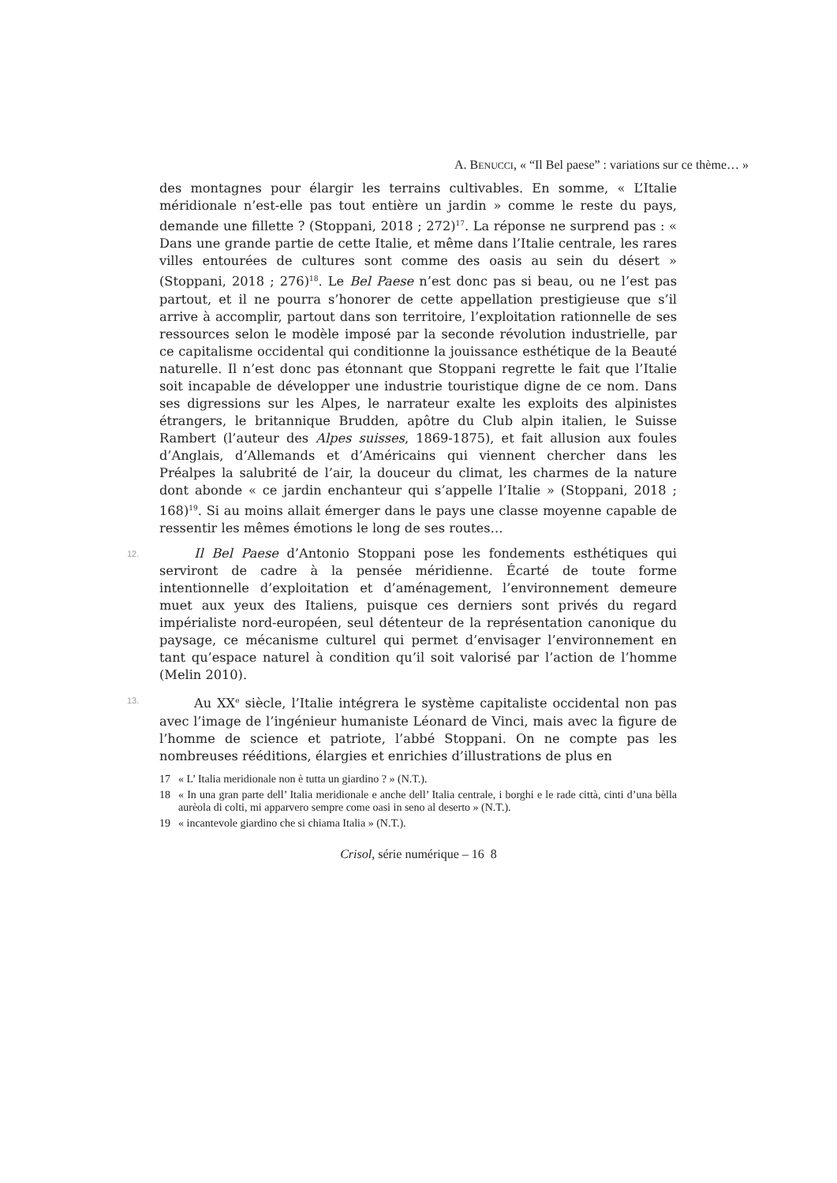A. BENUCCI, « “Il Bel paese” : variations sur ce thème… »
des montagnes pour élargir les terrains cultivables. En somme, « L’Italie méridionale n’est-elle pas tout entière un jardin » comme le reste du pays, demande une fillette ? (Stoppani, 2018 ; 272)<sup>17</sup>. La réponse ne surprend pas : « Dans une grande partie de cette Italie, et même dans l’Italie centrale, les rares villes entourées de cultures sont comme des oasis au sein du désert » (Stoppani, 2018 ; 276)<sup>18</sup>. Le Bel Paese n’est donc pas si beau, ou ne l’est pas partout, et il ne pourra s’honorer de cette appellation prestigieuse que s’il arrive à accomplir, partout dans son territoire, l’exploitation rationnelle de ses ressources selon le modèle imposé par la seconde révolution industrielle, par ce capitalisme occidental qui conditionne la jouissance esthétique de la Beauté naturelle. Il n’est donc pas étonnant que Stoppani regrette le fait que l’Italie soit incapable de développer une industrie touristique digne de ce nom. Dans ses digressions sur les Alpes, le narrateur exalte les exploits des alpinistes étrangers, le britannique Brudden, apôtre du Club alpin italien, le Suisse Rambert (l’auteur des Alpes suisses, 1869-1875), et fait allusion aux foules d’Anglais, d’Allemands et d’Américains qui viennent chercher dans les Préalpes la salubrité de l’air, la douceur du climat, les charmes de la nature dont abonde « ce jardin enchanteur qui s’appelle l’Italie » (Stoppani, 2018 ; 168)<sup>19</sup>. Si au moins allait émerger dans le pays une classe moyenne capable de ressentir les mêmes émotions le long de ses routes…
12. Il Bel Paese d’Antonio Stoppani pose les fondements esthétiques qui serviront de cadre à la pensée méridienne. Écarté de toute forme intentionnelle d’exploitation et d’aménagement, l’environnement demeure muet aux yeux des Italiens, puisque ces derniers sont privés du regard impérialiste nord-européen, seul détenteur de la représentation canonique du paysage, ce mécanisme culturel qui permet d’envisager l’environnement en tant qu’espace naturel à condition qu’il soit valorisé par l’action de l’homme (Melin 2010).
13. Au XX<sup>e</sup> siècle, l’Italie intégrera le système capitaliste occidental non pas avec l’image de l’ingénieur humaniste Léonard de Vinci, mais avec la figure de l’homme de science et patriote, l’abbé Stoppani. On ne compte pas les nombreuses rééditions, élargies et enrichies d’illustrations de plus en
17 « L’ Italia meridionale non è tutta un giardino ? » (N.T.).
18 « In una gran parte dell’ Italia meridionale e anche dell’ Italia centrale, i borghi e le rade città, cinti d’una bèlla aurèola di colti, mi apparvero sempre come oasi in seno al deserto » (N.T.).
19 « incantevole giardino che si chiama Italia » (N.T.).
Crisol, série numérique – 16 8